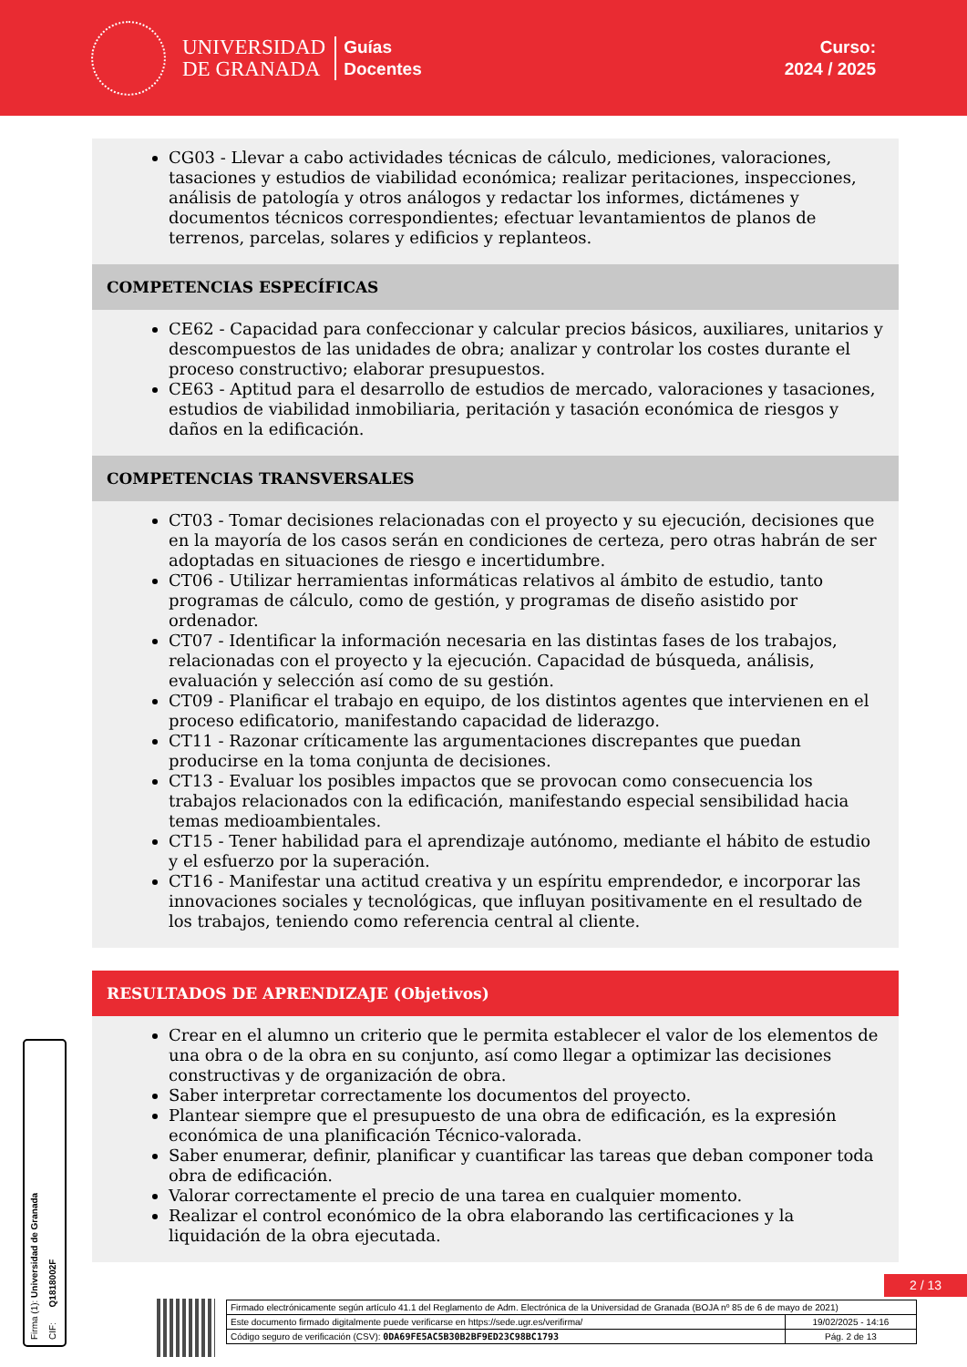UNIVERSIDAD
DE GRANADA
Guías
Docentes
Curso:
2024 / 2025
CG03 - Llevar a cabo actividades técnicas de cálculo, mediciones, valoraciones, tasaciones y estudios de viabilidad económica; realizar peritaciones, inspecciones, análisis de patología y otros análogos y redactar los informes, dictámenes y documentos técnicos correspondientes; efectuar levantamientos de planos de terrenos, parcelas, solares y edificios y replanteos.
COMPETENCIAS ESPECÍFICAS
CE62 - Capacidad para confeccionar y calcular precios básicos, auxiliares, unitarios y descompuestos de las unidades de obra; analizar y controlar los costes durante el proceso constructivo; elaborar presupuestos.
CE63 - Aptitud para el desarrollo de estudios de mercado, valoraciones y tasaciones, estudios de viabilidad inmobiliaria, peritación y tasación económica de riesgos y daños en la edificación.
COMPETENCIAS TRANSVERSALES
CT03 - Tomar decisiones relacionadas con el proyecto y su ejecución, decisiones que en la mayoría de los casos serán en condiciones de certeza, pero otras habrán de ser adoptadas en situaciones de riesgo e incertidumbre.
CT06 - Utilizar herramientas informáticas relativos al ámbito de estudio, tanto programas de cálculo, como de gestión, y programas de diseño asistido por ordenador.
CT07 - Identificar la información necesaria en las distintas fases de los trabajos, relacionadas con el proyecto y la ejecución. Capacidad de búsqueda, análisis, evaluación y selección así como de su gestión.
CT09 - Planificar el trabajo en equipo, de los distintos agentes que intervienen en el proceso edificatorio, manifestando capacidad de liderazgo.
CT11 - Razonar críticamente las argumentaciones discrepantes que puedan producirse en la toma conjunta de decisiones.
CT13 - Evaluar los posibles impactos que se provocan como consecuencia los trabajos relacionados con la edificación, manifestando especial sensibilidad hacia temas medioambientales.
CT15 - Tener habilidad para el aprendizaje autónomo, mediante el hábito de estudio y el esfuerzo por la superación.
CT16 - Manifestar una actitud creativa y un espíritu emprendedor, e incorporar las innovaciones sociales y tecnológicas, que influyan positivamente en el resultado de los trabajos, teniendo como referencia central al cliente.
RESULTADOS DE APRENDIZAJE (Objetivos)
Crear en el alumno un criterio que le permita establecer el valor de los elementos de una obra o de la obra en su conjunto, así como llegar a optimizar las decisiones constructivas y de organización de obra.
Saber interpretar correctamente los documentos del proyecto.
Plantear siempre que el presupuesto de una obra de edificación, es la expresión económica de una planificación Técnico-valorada.
Saber enumerar, definir, planificar y cuantificar las tareas que deban componer toda obra de edificación.
Valorar correctamente el precio de una tarea en cualquier momento.
Realizar el control económico de la obra elaborando las certificaciones y la liquidación de la obra ejecutada.
Firma (1): Universidad de Granada CIF: Q1818002F
2 / 13
| Firmado electrónicamente según artículo 41.1 del Reglamento de Adm. Electrónica de la Universidad de Granada (BOJA nº 85 de 6 de mayo de 2021) | |
| Este documento firmado digitalmente puede verificarse en https://sede.ugr.es/verifirma/ | 19/02/2025 - 14:16 |
| Código seguro de verificación (CSV): 0DA69FE5AC5B30B2BF9ED23C98BC1793 | Pág. 2 de 13 |